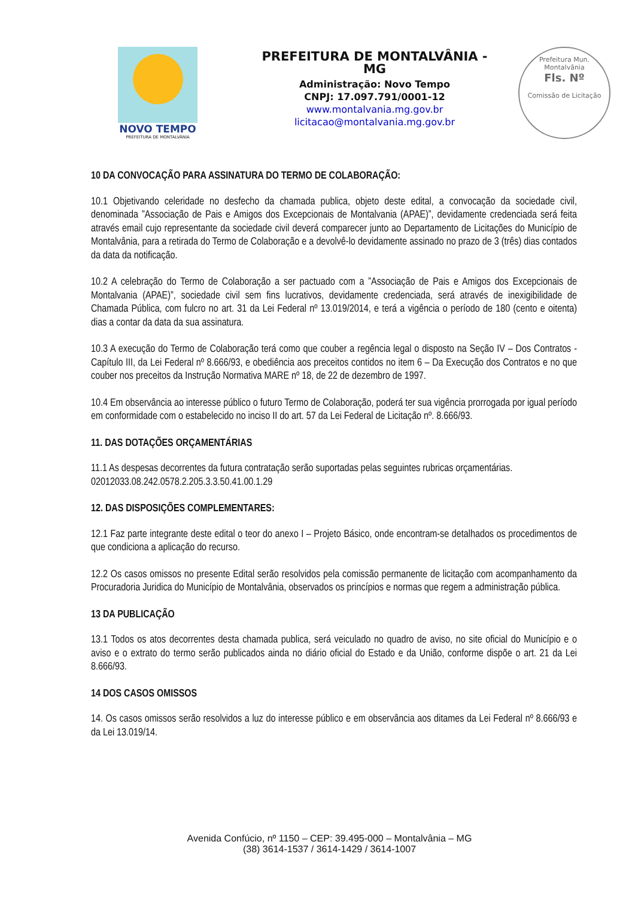NOVO TEMPO
PREFEITURA DE MONTALVÂNIA
PREFEITURA DE MONTALVÂNIA - MG
Administração: Novo Tempo
CNPJ: 17.097.791/0001-12
www.montalvania.mg.gov.br
licitacao@montalvania.mg.gov.br
Prefeitura Mun. Montalvânia
Fls. Nº
Comissão de Licitação
10 DA CONVOCAÇÃO PARA ASSINATURA DO TERMO DE COLABORAÇÃO:
10.1 Objetivando celeridade no desfecho da chamada publica, objeto deste edital, a convocação da sociedade civil, denominada ”Associação de Pais e Amigos dos Excepcionais de Montalvania (APAE)”, devidamente credenciada será feita através email cujo representante da sociedade civil deverá comparecer junto ao Departamento de Licitações do Município de Montalvânia, para a retirada do Termo de Colaboração e a devolvê-lo devidamente assinado no prazo de 3 (três) dias contados da data da notificação.
10.2 A celebração do Termo de Colaboração a ser pactuado com a ”Associação de Pais e Amigos dos Excepcionais de Montalvania (APAE)”, sociedade civil sem fins lucrativos, devidamente credenciada, será através de inexigibilidade de Chamada Pública, com fulcro no art. 31 da Lei Federal nº 13.019/2014, e terá a vigência o período de 180 (cento e oitenta) dias a contar da data da sua assinatura.
10.3 A execução do Termo de Colaboração terá como que couber a regência legal o disposto na Seção IV – Dos Contratos - Capítulo III, da Lei Federal nº 8.666/93, e obediência aos preceitos contidos no item 6 – Da Execução dos Contratos e no que couber nos preceitos da Instrução Normativa MARE nº 18, de 22 de dezembro de 1997.
10.4 Em observância ao interesse público o futuro Termo de Colaboração, poderá ter sua vigência prorrogada por igual período em conformidade com o estabelecido no inciso II do art. 57 da Lei Federal de Licitação nº. 8.666/93.
11. DAS DOTAÇÕES ORÇAMENTÁRIAS
11.1 As despesas decorrentes da futura contratação serão suportadas pelas seguintes rubricas orçamentárias.
02012033.08.242.0578.2.205.3.3.50.41.00.1.29
12. DAS DISPOSIÇÕES COMPLEMENTARES:
12.1 Faz parte integrante deste edital o teor do anexo I – Projeto Básico, onde encontram-se detalhados os procedimentos de que condiciona a aplicação do recurso.
12.2 Os casos omissos no presente Edital serão resolvidos pela comissão permanente de licitação com acompanhamento da Procuradoria Juridica do Município de Montalvânia, observados os princípios e normas que regem a administração pública.
13 DA PUBLICAÇÃO
13.1 Todos os atos decorrentes desta chamada publica, será veiculado no quadro de aviso, no site oficial do Município e o aviso e o extrato do termo serão publicados ainda no diário oficial do Estado e da União, conforme dispõe o art. 21 da Lei 8.666/93.
14 DOS CASOS OMISSOS
14. Os casos omissos serão resolvidos a luz do interesse público e em observância aos ditames da Lei Federal nº 8.666/93 e da Lei 13.019/14.
Avenida Confúcio, nº 1150 – CEP: 39.495-000 – Montalvânia – MG
(38) 3614-1537 / 3614-1429 / 3614-1007